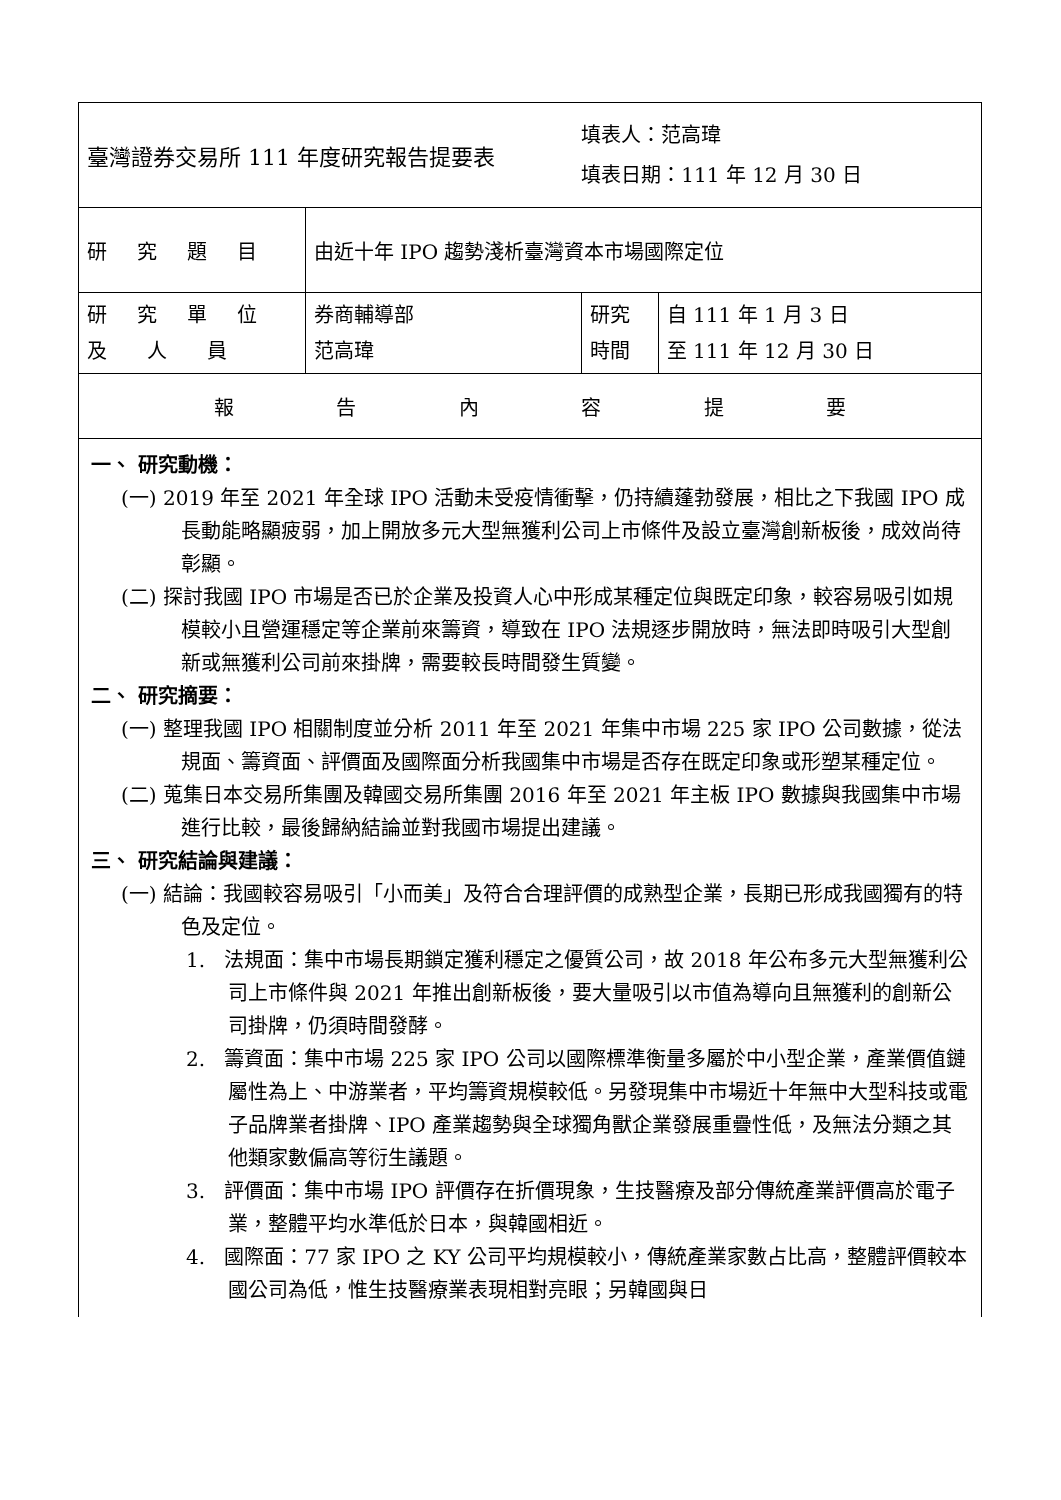| 臺灣證券交易所 111 年度研究報告提要表 | | 填表人：范高瑋 填表日期：111 年 12 月 30 日 | |
| 研究題目 | 由近十年 IPO 趨勢淺析臺灣資本市場國際定位 | | |
| 研究單位 及 人 員 | 券商輔導部 范高瑋 | 研究 時間 | 自 111 年 1 月 3 日 至 111 年 12 月 30 日 |
| 報 告 內 容 提 要 | | | |
| 一、 研究動機： (一) 2019 年至 2021 年全球 IPO 活動未受疫情衝擊，仍持續蓬勃發展，相比之下我國 IPO 成長動能略顯疲弱，加上開放多元大型無獲利公司上市條件及設立臺灣創新板後，成效尚待彰顯。 (二) 探討我國 IPO 市場是否已於企業及投資人心中形成某種定位與既定印象，較容易吸引如規模較小且營運穩定等企業前來籌資，導致在 IPO 法規逐步開放時，無法即時吸引大型創新或無獲利公司前來掛牌，需要較長時間發生質變。 二、 研究摘要： (一) 整理我國 IPO 相關制度並分析 2011 年至 2021 年集中市場 225 家 IPO 公司數據，從法規面、籌資面、評價面及國際面分析我國集中市場是否存在既定印象或形塑某種定位。 (二) 蒐集日本交易所集團及韓國交易所集團 2016 年至 2021 年主板 IPO 數據與我國集中市場進行比較，最後歸納結論並對我國市場提出建議。 三、 研究結論與建議： (一) 結論：我國較容易吸引「小而美」及符合合理評價的成熟型企業，長期已形成我國獨有的特色及定位。 1. 法規面：集中市場長期鎖定獲利穩定之優質公司，故 2018 年公布多元大型無獲利公司上市條件與 2021 年推出創新板後，要大量吸引以市值為導向且無獲利的創新公司掛牌，仍須時間發酵。 2. 籌資面：集中市場 225 家 IPO 公司以國際標準衡量多屬於中小型企業，產業價值鏈屬性為上、中游業者，平均籌資規模較低。另發現集中市場近十年無中大型科技或電子品牌業者掛牌、IPO 產業趨勢與全球獨角獸企業發展重疊性低，及無法分類之其他類家數偏高等衍生議題。 3. 評價面：集中市場 IPO 評價存在折價現象，生技醫療及部分傳統產業評價高於電子業，整體平均水準低於日本，與韓國相近。 4. 國際面：77 家 IPO 之 KY 公司平均規模較小，傳統產業家數占比高，整體評價較本國公司為低，惟生技醫療業表現相對亮眼；另韓國與日 | | | |